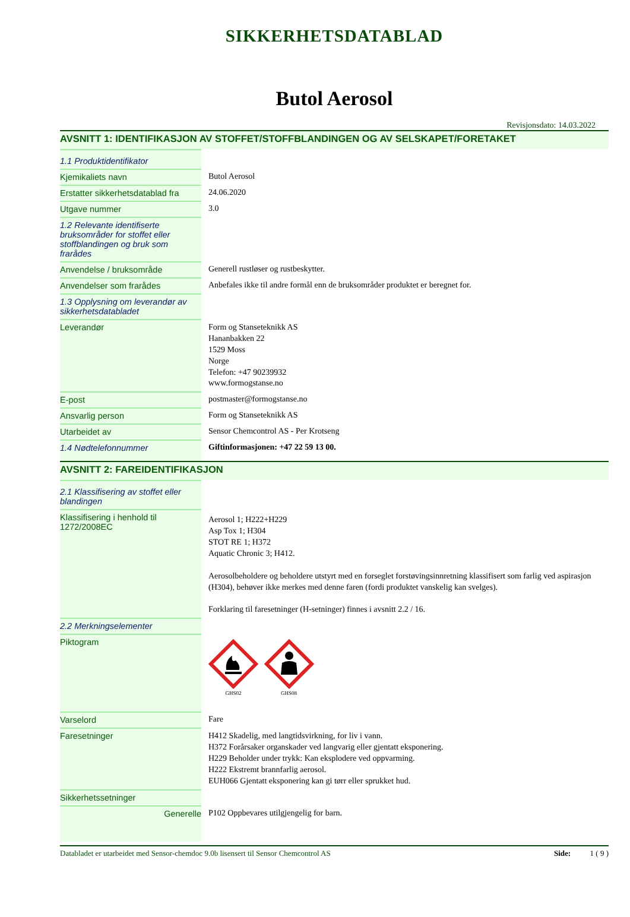SIKKERHETSDATABLAD
Butol Aerosol
Revisjonsdato: 14.03.2022
AVSNITT 1: IDENTIFIKASJON AV STOFFET/STOFFBLANDINGEN OG AV SELSKAPET/FORETAKET
| 1.1 Produktidentifikator | |
| Kjemikaliets navn | Butol Aerosol |
| Erstatter sikkerhetsdatablad fra | 24.06.2020 |
| Utgave nummer | 3.0 |
| 1.2 Relevante identifiserte bruksområder for stoffet eller stoffblandingen og bruk som frarådes | |
| Anvendelse / bruksområde | Generell rustløser og rustbeskytter. |
| Anvendelser som frarådes | Anbefales ikke til andre formål enn de bruksområder produktet er beregnet for. |
| 1.3 Opplysning om leverandør av sikkerhetsdatabladet | |
| Leverandør | Form og Stanseteknikk AS Hananbakken 22 1529 Moss Norge Telefon: +47 90239932 www.formogstanse.no |
| E-post | postmaster@formogstanse.no |
| Ansvarlig person | Form og Stanseteknikk AS |
| Utarbeidet av | Sensor Chemcontrol AS - Per Krotseng |
| 1.4 Nødtelefonnummer | Giftinformasjonen: +47 22 59 13 00. |
AVSNITT 2: FAREIDENTIFIKASJON
| 2.1 Klassifisering av stoffet eller blandingen | |
| Klassifisering i henhold til 1272/2008EC | Aerosol 1; H222+H229 Asp Tox 1; H304 STOT RE 1; H372 Aquatic Chronic 3; H412. Aerosolbeholdere og beholdere utstyrt med en forseglet forstøvingsinnretning klassifisert som farlig ved aspirasjon (H304), behøver ikke merkes med denne faren (fordi produktet vanskelig kan svelges). Forklaring til faresetninger (H-setninger) finnes i avsnitt 2.2 / 16. |
| 2.2 Merkningselementer | |
| Piktogram | GHS02 GHS08 |
| Varselord | Fare |
| Faresetninger | H412 Skadelig, med langtidsvirkning, for liv i vann. H372 Forårsaker organskader ved langvarig eller gjentatt eksponering. H229 Beholder under trykk: Kan eksplodere ved oppvarming. H222 Ekstremt brannfarlig aerosol. EUH066 Gjentatt eksponering kan gi tørr eller sprukket hud. |
| Sikkerhetssetninger | |
| Generelle | P102 Oppbevares utilgjengelig for barn. |
Databladet er utarbeidet med Sensor-chemdoc 9.0b lisensert til Sensor Chemcontrol AS Side: 1 ( 9 )